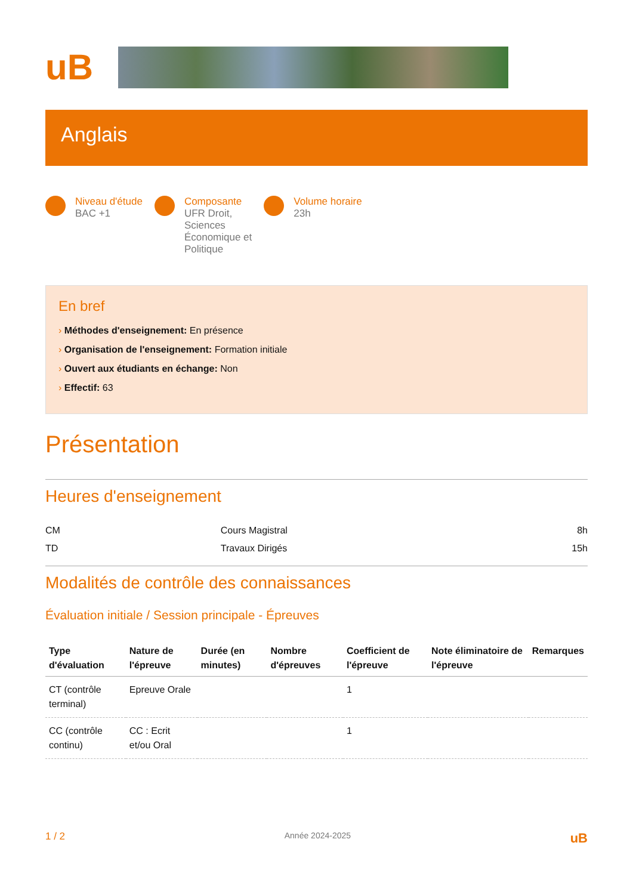uB
Anglais
Niveau d'étude
BAC +1
Composante
UFR Droit,
Sciences
Économique et
Politique
Volume horaire
23h
En bref
› Méthodes d'enseignement: En présence
› Organisation de l'enseignement: Formation initiale
› Ouvert aux étudiants en échange: Non
› Effectif: 63
Présentation
Heures d'enseignement
| CM | Cours Magistral | 8h |
| TD | Travaux Dirigés | 15h |
Modalités de contrôle des connaissances
Évaluation initiale / Session principale - Épreuves
| Type d'évaluation | Nature de l'épreuve | Durée (en minutes) | Nombre d'épreuves | Coefficient de l'épreuve | Note éliminatoire de l'épreuve | Remarques |
| --- | --- | --- | --- | --- | --- | --- |
| CT (contrôle terminal) | Epreuve Orale | | | 1 | | |
| CC (contrôle continu) | CC : Ecrit et/ou Oral | | | 1 | | |
1 / 2 Année 2024-2025 uB